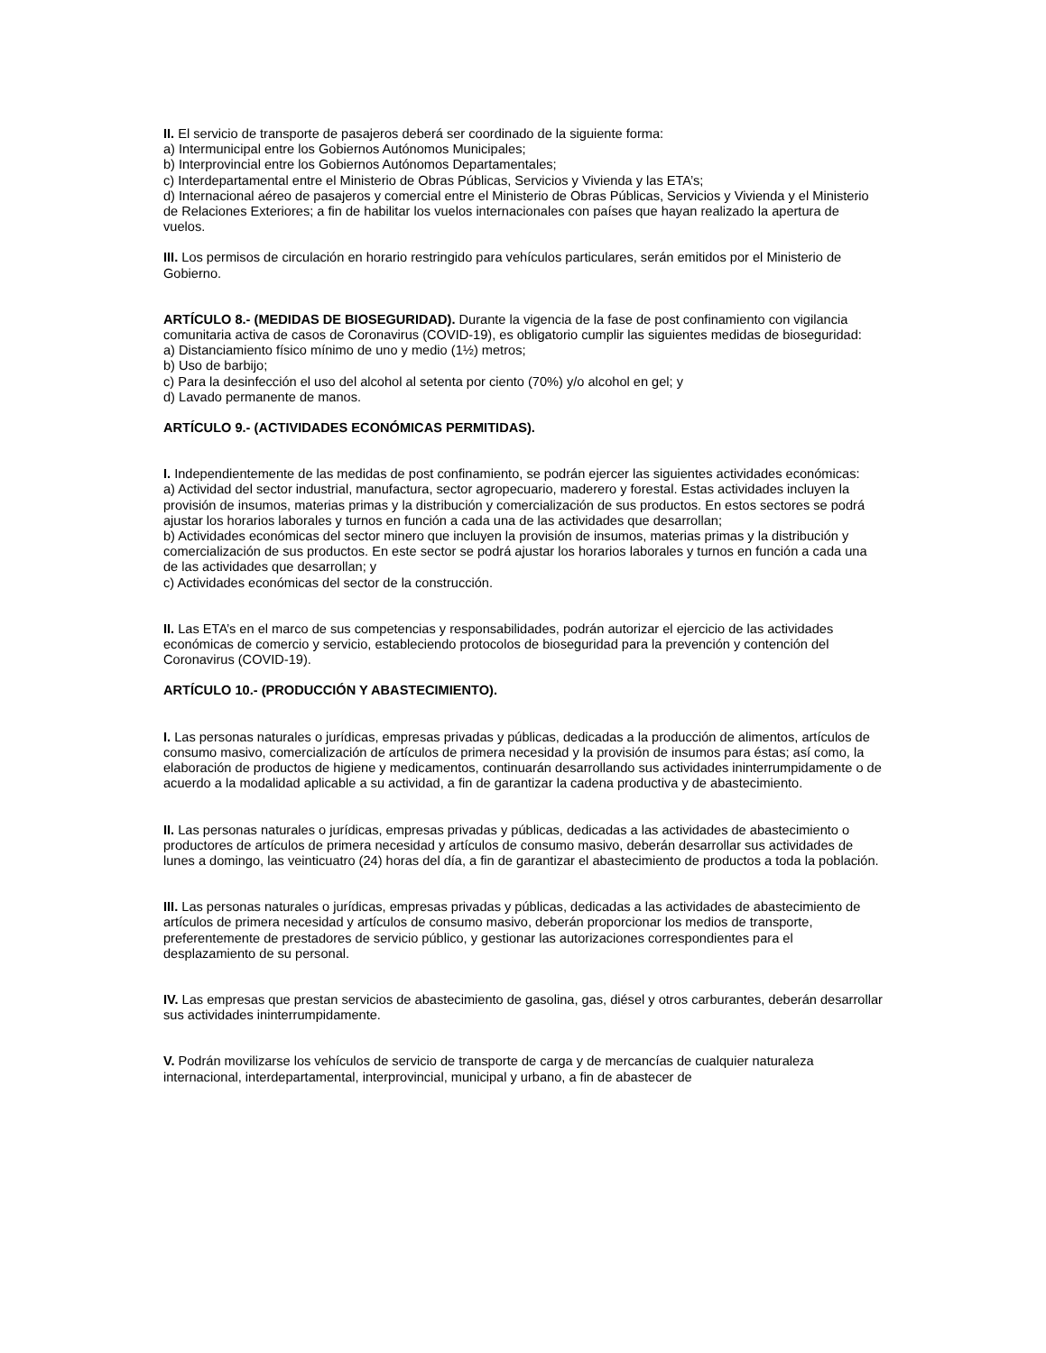II. El servicio de transporte de pasajeros deberá ser coordinado de la siguiente forma:
a) Intermunicipal entre los Gobiernos Autónomos Municipales;
b) Interprovincial entre los Gobiernos Autónomos Departamentales;
c) Interdepartamental entre el Ministerio de Obras Públicas, Servicios y Vivienda y las ETA’s;
d) Internacional aéreo de pasajeros y comercial entre el Ministerio de Obras Públicas, Servicios y Vivienda y el Ministerio de Relaciones Exteriores; a fin de habilitar los vuelos internacionales con países que hayan realizado la apertura de vuelos.
III. Los permisos de circulación en horario restringido para vehículos particulares, serán emitidos por el Ministerio de Gobierno.
ARTÍCULO 8.- (MEDIDAS DE BIOSEGURIDAD). Durante la vigencia de la fase de post confinamiento con vigilancia comunitaria activa de casos de Coronavirus (COVID-19), es obligatorio cumplir las siguientes medidas de bioseguridad:
a) Distanciamiento físico mínimo de uno y medio (1½) metros;
b) Uso de barbijo;
c) Para la desinfección el uso del alcohol al setenta por ciento (70%) y/o alcohol en gel; y
d) Lavado permanente de manos.
ARTÍCULO 9.- (ACTIVIDADES ECONÓMICAS PERMITIDAS).
I. Independientemente de las medidas de post confinamiento, se podrán ejercer las siguientes actividades económicas:
a) Actividad del sector industrial, manufactura, sector agropecuario, maderero y forestal. Estas actividades incluyen la provisión de insumos, materias primas y la distribución y comercialización de sus productos. En estos sectores se podrá ajustar los horarios laborales y turnos en función a cada una de las actividades que desarrollan;
b) Actividades económicas del sector minero que incluyen la provisión de insumos, materias primas y la distribución y comercialización de sus productos. En este sector se podrá ajustar los horarios laborales y turnos en función a cada una de las actividades que desarrollan; y
c) Actividades económicas del sector de la construcción.
II. Las ETA’s en el marco de sus competencias y responsabilidades, podrán autorizar el ejercicio de las actividades económicas de comercio y servicio, estableciendo protocolos de bioseguridad para la prevención y contención del Coronavirus (COVID-19).
ARTÍCULO 10.- (PRODUCCIÓN Y ABASTECIMIENTO).
I. Las personas naturales o jurídicas, empresas privadas y públicas, dedicadas a la producción de alimentos, artículos de consumo masivo, comercialización de artículos de primera necesidad y la provisión de insumos para éstas; así como, la elaboración de productos de higiene y medicamentos, continuarán desarrollando sus actividades ininterrumpidamente o de acuerdo a la modalidad aplicable a su actividad, a fin de garantizar la cadena productiva y de abastecimiento.
II. Las personas naturales o jurídicas, empresas privadas y públicas, dedicadas a las actividades de abastecimiento o productores de artículos de primera necesidad y artículos de consumo masivo, deberán desarrollar sus actividades de lunes a domingo, las veinticuatro (24) horas del día, a fin de garantizar el abastecimiento de productos a toda la población.
III. Las personas naturales o jurídicas, empresas privadas y públicas, dedicadas a las actividades de abastecimiento de artículos de primera necesidad y artículos de consumo masivo, deberán proporcionar los medios de transporte, preferentemente de prestadores de servicio público, y gestionar las autorizaciones correspondientes para el desplazamiento de su personal.
IV. Las empresas que prestan servicios de abastecimiento de gasolina, gas, diésel y otros carburantes, deberán desarrollar sus actividades ininterrumpidamente.
V. Podrán movilizarse los vehículos de servicio de transporte de carga y de mercancías de cualquier naturaleza internacional, interdepartamental, interprovincial, municipal y urbano, a fin de abastecer de